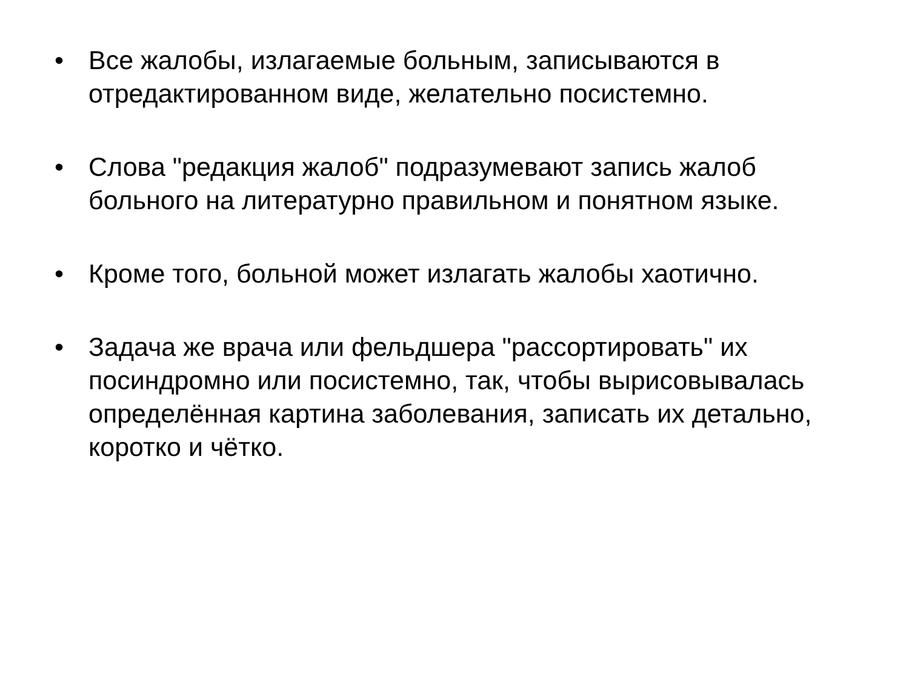• Все жалобы, излагаемые больным, записываются в отредактированном виде, желательно посистемно.
• Слова "редакция жалоб" подразумевают запись жалоб больного на литературно правильном и понятном языке.
• Кроме того, больной может излагать жалобы хаотично.
• Задача же врача или фельдшера "рассортировать" их посиндромно или посистемно, так, чтобы вырисовывалась определённая картина заболевания, записать их детально, коротко и чётко.